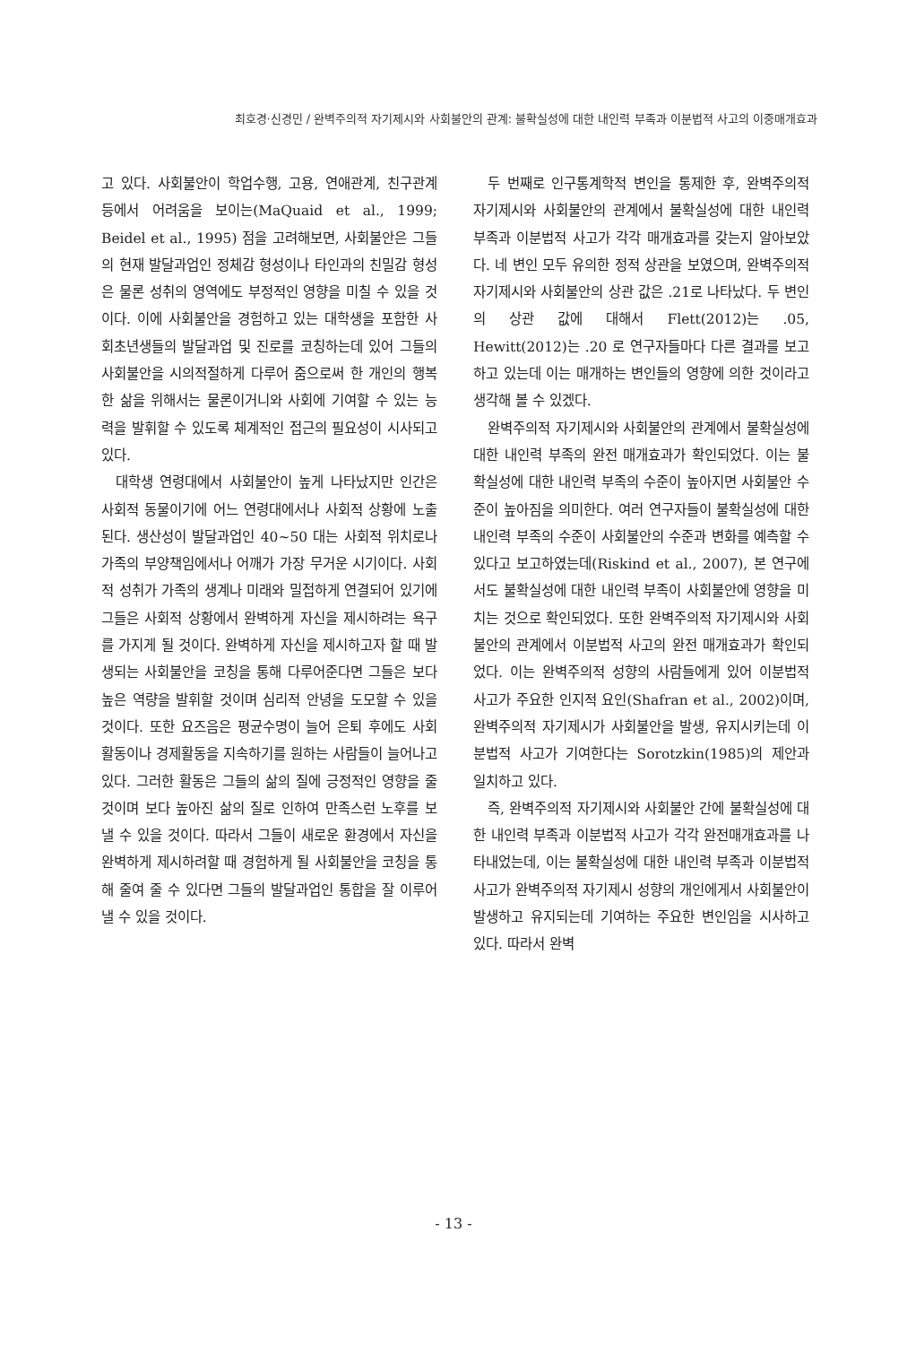최호경·신경민 / 완벽주의적 자기제시와 사회불안의 관계: 불확실성에 대한 내인력 부족과 이분법적 사고의 이중매개효과
고 있다. 사회불안이 학업수행, 고용, 연애관계, 친구관계 등에서 어려움을 보이는(MaQuaid et al., 1999; Beidel et al., 1995) 점을 고려해보면, 사회불안은 그들의 현재 발달과업인 정체감 형성이나 타인과의 친밀감 형성은 물론 성취의 영역에도 부정적인 영향을 미칠 수 있을 것이다. 이에 사회불안을 경험하고 있는 대학생을 포함한 사회초년생들의 발달과업 및 진로를 코칭하는데 있어 그들의 사회불안을 시의적절하게 다루어 줌으로써 한 개인의 행복한 삶을 위해서는 물론이거니와 사회에 기여할 수 있는 능력을 발휘할 수 있도록 체계적인 접근의 필요성이 시사되고 있다.
대학생 연령대에서 사회불안이 높게 나타났지만 인간은 사회적 동물이기에 어느 연령대에서나 사회적 상황에 노출된다. 생산성이 발달과업인 40~50 대는 사회적 위치로나 가족의 부양책임에서나 어깨가 가장 무거운 시기이다. 사회적 성취가 가족의 생계나 미래와 밀접하게 연결되어 있기에 그들은 사회적 상황에서 완벽하게 자신을 제시하려는 욕구를 가지게 될 것이다. 완벽하게 자신을 제시하고자 할 때 발생되는 사회불안을 코칭을 통해 다루어준다면 그들은 보다 높은 역량을 발휘할 것이며 심리적 안녕을 도모할 수 있을 것이다. 또한 요즈음은 평균수명이 늘어 은퇴 후에도 사회활동이나 경제활동을 지속하기를 원하는 사람들이 늘어나고 있다. 그러한 활동은 그들의 삶의 질에 긍정적인 영향을 줄 것이며 보다 높아진 삶의 질로 인하여 만족스런 노후를 보낼 수 있을 것이다. 따라서 그들이 새로운 환경에서 자신을 완벽하게 제시하려할 때 경험하게 될 사회불안을 코칭을 통해 줄여 줄 수 있다면 그들의 발달과업인 통합을 잘 이루어낼 수 있을 것이다.
두 번째로 인구통계학적 변인을 통제한 후, 완벽주의적 자기제시와 사회불안의 관계에서 불확실성에 대한 내인력 부족과 이분법적 사고가 각각 매개효과를 갖는지 알아보았다. 네 변인 모두 유의한 정적 상관을 보였으며, 완벽주의적 자기제시와 사회불안의 상관 값은 .21로 나타났다. 두 변인의 상관 값에 대해서 Flett(2012)는 .05, Hewitt(2012)는 .20 로 연구자들마다 다른 결과를 보고하고 있는데 이는 매개하는 변인들의 영향에 의한 것이라고 생각해 볼 수 있겠다.
완벽주의적 자기제시와 사회불안의 관계에서 불확실성에 대한 내인력 부족의 완전 매개효과가 확인되었다. 이는 불확실성에 대한 내인력 부족의 수준이 높아지면 사회불안 수준이 높아짐을 의미한다. 여러 연구자들이 불확실성에 대한 내인력 부족의 수준이 사회불안의 수준과 변화를 예측할 수 있다고 보고하였는데(Riskind et al., 2007), 본 연구에서도 불확실성에 대한 내인력 부족이 사회불안에 영향을 미치는 것으로 확인되었다. 또한 완벽주의적 자기제시와 사회불안의 관계에서 이분법적 사고의 완전 매개효과가 확인되었다. 이는 완벽주의적 성향의 사람들에게 있어 이분법적 사고가 주요한 인지적 요인(Shafran et al., 2002)이며, 완벽주의적 자기제시가 사회불안을 발생, 유지시키는데 이분법적 사고가 기여한다는 Sorotzkin(1985)의 제안과 일치하고 있다.
즉, 완벽주의적 자기제시와 사회불안 간에 불확실성에 대한 내인력 부족과 이분법적 사고가 각각 완전매개효과를 나타내었는데, 이는 불확실성에 대한 내인력 부족과 이분법적 사고가 완벽주의적 자기제시 성향의 개인에게서 사회불안이 발생하고 유지되는데 기여하는 주요한 변인임을 시사하고 있다. 따라서 완벽
- 13 -